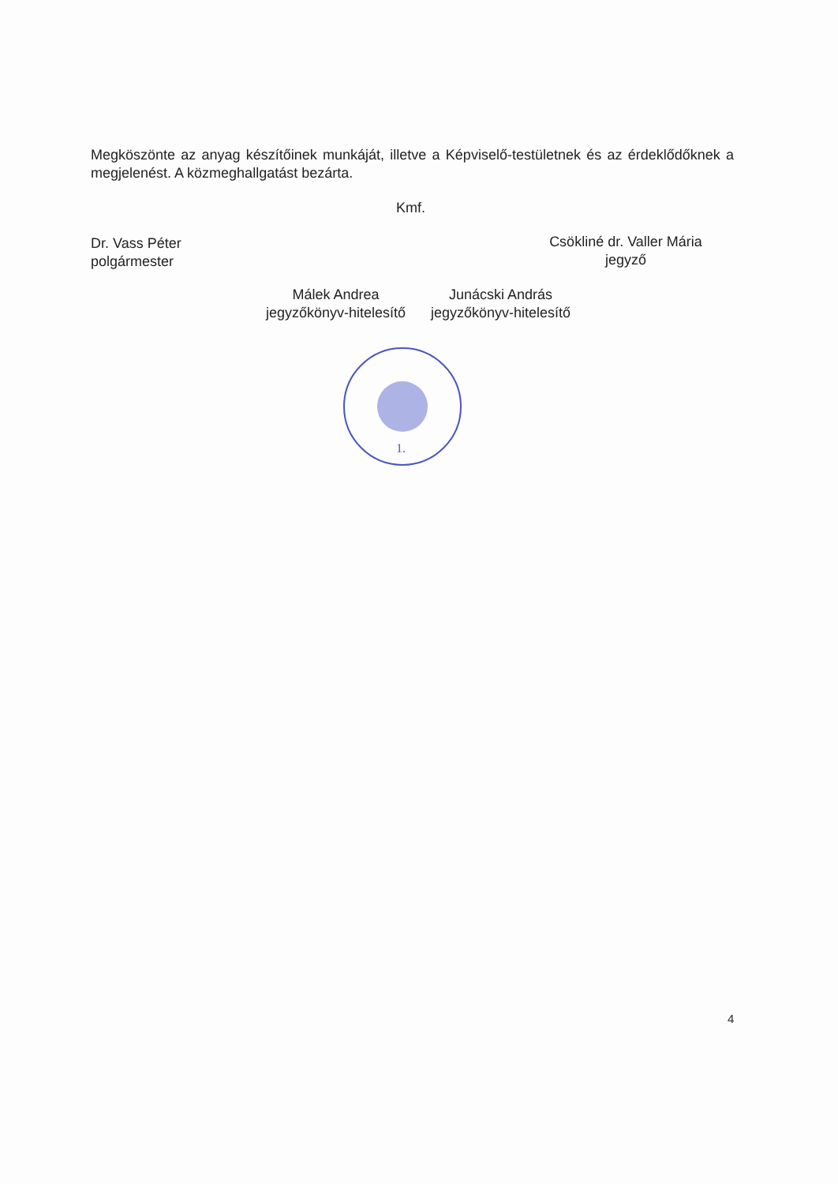Megköszönte az anyag készítőinek munkáját, illetve a Képviselő-testületnek és az érdeklődőknek a megjelenést. A közmeghallgatást bezárta.
Kmf.
Dr. Vass Péter
polgármester
Csökliné dr. Valler Mária
jegyző
Málek Andrea
jegyzőkönyv-hitelesítő
Junácski András
jegyzőkönyv-hitelesítő
1.
4